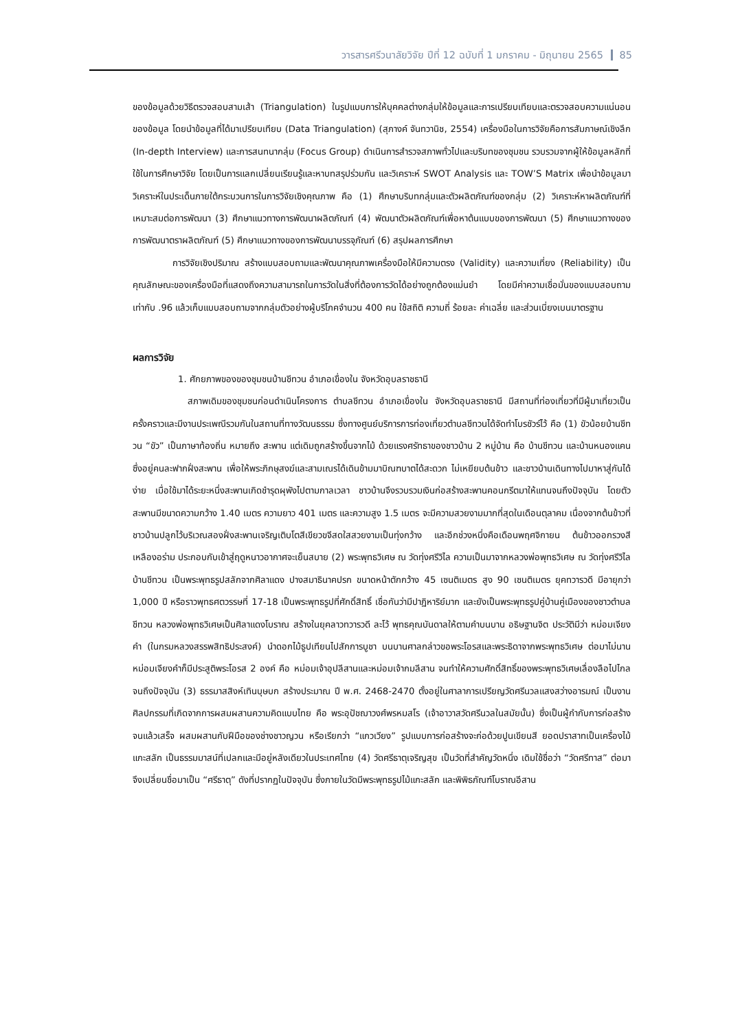วารสารศรีวนาลัยวิจัย ปีที่ 12 ฉบับที่ 1 มกราคม - มิถุนายน 2565 85
ของข้อมูลด้วยวิธีตรวจสอบสามเส้า (Triangulation) ในรูปแบบการให้บุคคลต่างกลุ่มให้ข้อมูลและการเปรียบเทียบและตรวจสอบความแน่นอนของข้อมูล โดยนำข้อมูลที่ได้มาเปรียบเทียบ (Data Triangulation) (สุภางค์ จันทวานิช, 2554) เครื่องมือในการวิจัยคือการสัมภาษณ์เชิงลึก (In-depth Interview) และการสนทนากลุ่ม (Focus Group) ดำเนินการสำรวจสภาพทั่วไปและบริบทของชุมชน รวบรวมจากผู้ให้ข้อมูลหลักที่ใช้ในการศึกษาวิจัย โดยเป็นการแลกเปลี่ยนเรียนรู้และหาบทสรุปร่วมกัน และวิเคราะห์ SWOT Analysis และ TOW’S Matrix เพื่อนำข้อมูลมาวิเคราะห์ในประเด็นภายใต้กระบวนการในการวิจัยเชิงคุณภาพ คือ (1) ศึกษาบริบทกลุ่มและตัวผลิตภัณฑ์ของกลุ่ม (2) วิเคราะห์หาผลิตภัณฑ์ที่เหมาะสมต่อการพัฒนา (3) ศึกษาแนวทางการพัฒนาผลิตภัณฑ์ (4) พัฒนาตัวผลิตภัณฑ์เพื่อหาต้นแบบของการพัฒนา (5) ศึกษาแนวทางของการพัฒนาตราผลิตภัณฑ์ (5) ศึกษาแนวทางของการพัฒนาบรรจุภัณฑ์ (6) สรุปผลการศึกษา
การวิจัยเชิงปริมาณ สร้างแบบสอบถามและพัฒนาคุณภาพเครื่องมือให้มีความตรง (Validity) และความเที่ยง (Reliability) เป็นคุณลักษณะของเครื่องมือที่แสดงถึงความสามารถในการวัดในสิ่งที่ต้องการวัดได้อย่างถูกต้องแม่นยำ โดยมีค่าความเชื่อมั่นของแบบสอบถามเท่ากับ .96 แล้วเก็บแบบสอบถามจากกลุ่มตัวอย่างผู้บริโภคจำนวน 400 คน ใช้สถิติ ความถี่ ร้อยละ ค่าเฉลี่ย และส่วนเบี่ยงเบนมาตรฐาน
ผลการวิจัย
1. ศักยภาพของของชุมชนบ้านชีทวน อำเภอเขื่องใน จังหวัดอุบลราชธานี
สภาพเดิมของชุมชนก่อนดำเนินโครงการ ตำบลชีทวน อำเภอเขื่องใน จังหวัดอุบลราชธานี มีสถานที่ท่องเที่ยวที่มีผู้มาเที่ยวเป็นครั้งคราวและมีงานประเพณีรวมกันในสถานที่ทางวัฒนธรรม ซึ่งทางศูนย์บริการการท่องเที่ยวตำบลชีทวนได้จัดทำโบรชัวร์ไว้ คือ (1) ขัวน้อยบ้านชีทวน “ขัว” เป็นภาษาท้องถิ่น หมายถึง สะพาน แต่เดิมถูกสร้างขึ้นจากไม้ ด้วยแรงศรัทธาของชาวบ้าน 2 หมู่บ้าน คือ บ้านชีทวน และบ้านหนองแคน ซึ่งอยู่คนละฟากฝั่งสะพาน เพื่อให้พระภิกษุสงฆ์และสามเณรได้เดินข้ามมาบิณฑบาตได้สะดวก ไม่เหยียบต้นข้าว และชาวบ้านเดินทางไปมาหาสู่กันได้ง่าย เมื่อใช้มาได้ระยะหนึ่งสะพานเกิดชำรุดผุพังไปตามกาลเวลา ชาวบ้านจึงรวบรวมเงินก่อสร้างสะพานคอนกรีตมาให้แทนจนถึงปัจจุบัน โดยตัวสะพานมีขนาดความกว้าง 1.40 เมตร ความยาว 401 เมตร และความสูง 1.5 เมตร จะมีความสวยงามมากที่สุดในเดือนตุลาคม เนื่องจากต้นข้าวที่ชาวบ้านปลูกไว้บริเวณสองฝั่งสะพานเจริญเติบโตสีเขียวขจีสดใสสวยงามเป็นทุ่งกว้าง และอีกช่วงหนึ่งคือเดือนพฤศจิกายน ต้นข้าวออกรวงสีเหลืองอร่าม ประกอบกับเข้าสู่ฤดูหนาวอากาศจะเย็นสบาย (2) พระพุทธวิเศษ ณ วัดทุ่งศรีวิไล ความเป็นมาจากหลวงพ่อพุทธวิเศษ ณ วัดทุ่งศรีวิไล บ้านชีทวน เป็นพระพุทธรูปสลักจากศิลาแดง ปางสมาธินาคปรก ขนาดหน้าตักกว้าง 45 เซนติเมตร สูง 90 เซนติเมตร ยุคทวารวดี มีอายุกว่า 1,000 ปี หรือราวพุทธศตวรรษที่ 17-18 เป็นพระพุทธรูปที่ศักดิ์สิทธิ์ เชื่อกันว่ามีปาฏิหาริย์มาก และยังเป็นพระพุทธรูปคู่บ้านคู่เมืองของชาวตำบลชีทวน หลวงพ่อพุทธวิเศษเป็นศิลาแดงโบราณ สร้างในยุคลาวทวารวดี ละโว้ พุทธคุณบันดาลให้ตามคำบนบาน อธิษฐานจิต ประวัติมีว่า หม่อมเจียงคำ (ในกรมหลวงสรรพสิทธิประสงค์) นำดอกไม้ธูปเทียนไปสักการบูชา บนบานศาลกล่าวขอพระโอรสและพระธิดาจากพระพุทธวิเศษ ต่อมาไม่นานหม่อมเจียงคำก็มีประสูติพระโอรส 2 องค์ คือ หม่อมเจ้าอุปลีสานและหม่อมเจ้ากมลีสาน จนทำให้ความศักดิ์สิทธิ์ของพระพุทธวิเศษเลื่องลือไปไกลจนถึงปัจจุบัน (3) ธรรมาสสิงห์เทินบุษบก สร้างประมาณ ปี พ.ศ. 2468-2470 ตั้งอยู่ในศาลาการเปรียญวัดศรีนวลแสงสว่างอารมณ์ เป็นงานศิลปกรรมที่เกิดจากการผสมผสานความคิดแบบไทย คือ พระอุปัชฌาวงศ์พรหมสโร (เจ้าอาวาสวัดศรีนวลในสมัยนั้น) ซึ่งเป็นผู้กำกับการก่อสร้างจนแล้วเสร็จ ผสมผสานกับฝีมือของช่างชาวญวน หรือเรียกว่า “แกวเวียง” รูปแบบการก่อสร้างจะก่อด้วยปูนเขียนสี ยอดปราสาทเป็นเครื่องไม้แกะสลัก เป็นธรรมมาสน์ที่เปลกและมีอยู่หลังเดียวในประเทศไทย (4) วัดศรีธาตุเจริญสุข เป็นวัดที่สำคัญวัดหนึ่ง เดิมใช้ชื่อว่า “วัดศรีทาส” ต่อมาจึงเปลี่ยนชื่อมาเป็น “ศรีธาตุ” ดังที่ปรากฏในปัจจุบัน ซึ่งภายในวัดมีพระพุทธรูปไม้แกะสลัก และพิพิธภัณฑ์โบราณอีสาน